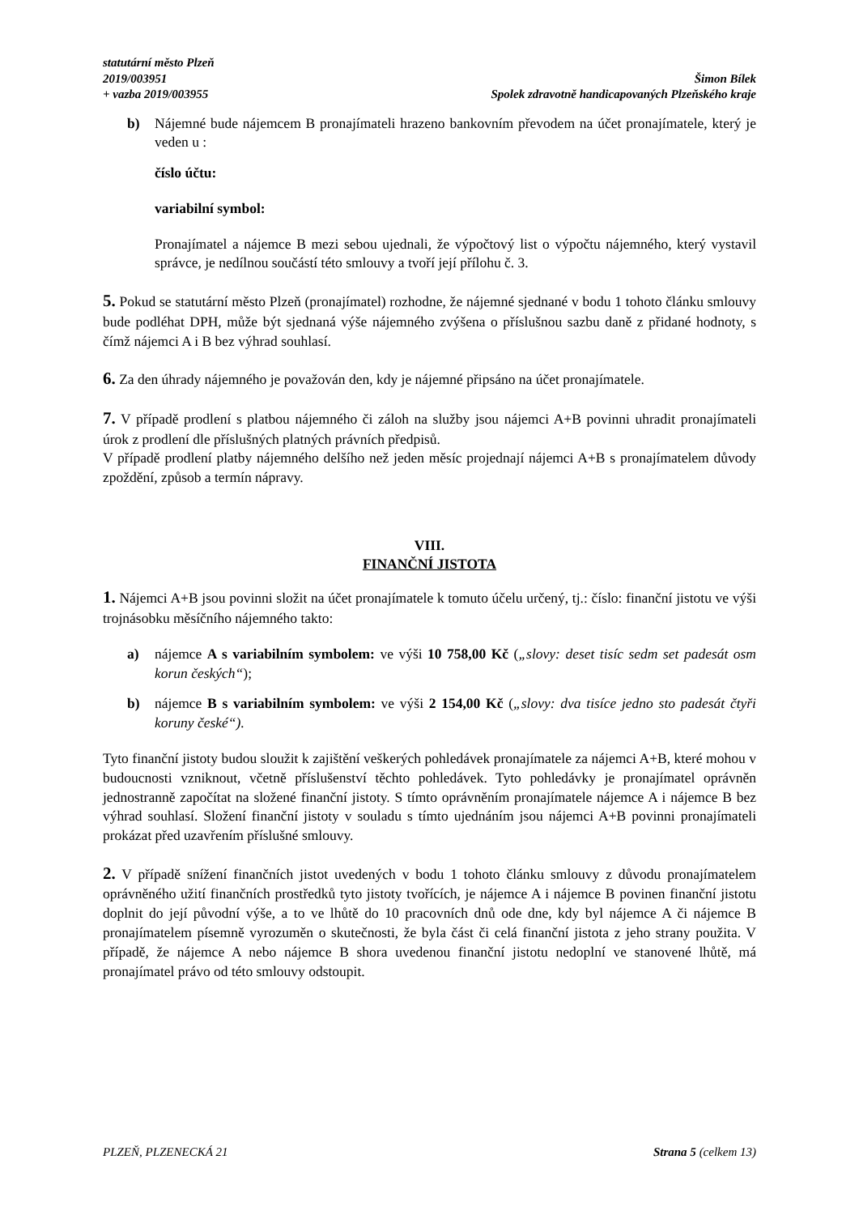statutární město Plzeň
2019/003951
+ vazba 2019/003955
Šimon Bílek
Spolek zdravotně handicapovaných Plzeňského kraje
b) Nájemné bude nájemcem B pronajímateli hrazeno bankovním převodem na účet pronajímatele, který je veden u :
číslo účtu:
variabilní symbol:
Pronajímatel a nájemce B mezi sebou ujednali, že výpočtový list o výpočtu nájemného, který vystavil správce, je nedílnou součástí této smlouvy a tvoří její přílohu č. 3.
5. Pokud se statutární město Plzeň (pronajímatel) rozhodne, že nájemné sjednané v bodu 1 tohoto článku smlouvy bude podléhat DPH, může být sjednaná výše nájemného zvýšena o příslušnou sazbu daně z přidané hodnoty, s čímž nájemci A i B bez výhrad souhlasí.
6. Za den úhrady nájemného je považován den, kdy je nájemné připsáno na účet pronajímatele.
7. V případě prodlení s platbou nájemného či záloh na služby jsou nájemci A+B povinni uhradit pronajímateli úrok z prodlení dle příslušných platných právních předpisů.
V případě prodlení platby nájemného delšího než jeden měsíc projednají nájemci A+B s pronajímatelem důvody zpoždění, způsob a termín nápravy.
VIII.
FINANČNÍ JISTOTA
1. Nájemci A+B jsou povinni složit na účet pronajímatele k tomuto účelu určený, tj.: číslo: finanční jistotu ve výši trojnásobku měsíčního nájemného takto:
a) nájemce A s variabilním symbolem: ve výši 10 758,00 Kč („slovy: deset tisíc sedm set padesát osm korun českých“);
b) nájemce B s variabilním symbolem: ve výši 2 154,00 Kč („slovy: dva tisíce jedno sto padesát čtyři koruny české“).
Tyto finanční jistoty budou sloužit k zajištění veškerých pohledávek pronajímatele za nájemci A+B, které mohou v budoucnosti vzniknout, včetně příslušenství těchto pohledávek. Tyto pohledávky je pronajímatel oprávněn jednostranně započítat na složené finanční jistoty. S tímto oprávněním pronajímatele nájemce A i nájemce B bez výhrad souhlasí. Složení finanční jistoty v souladu s tímto ujednáním jsou nájemci A+B povinni pronajímateli prokázat před uzavřením příslušné smlouvy.
2. V případě snížení finančních jistot uvedených v bodu 1 tohoto článku smlouvy z důvodu pronajímatelem oprávněného užití finančních prostředků tyto jistoty tvořících, je nájemce A i nájemce B povinen finanční jistotu doplnit do její původní výše, a to ve lhůtě do 10 pracovních dnů ode dne, kdy byl nájemce A či nájemce B pronajímatelem písemně vyrozuměn o skutečnosti, že byla část či celá finanční jistota z jeho strany použita. V případě, že nájemce A nebo nájemce B shora uvedenou finanční jistotu nedoplní ve stanovené lhůtě, má pronajímatel právo od této smlouvy odstoupit.
PLZEŇ, PLZENECKÁ 21 Strana 5 (celkem 13)